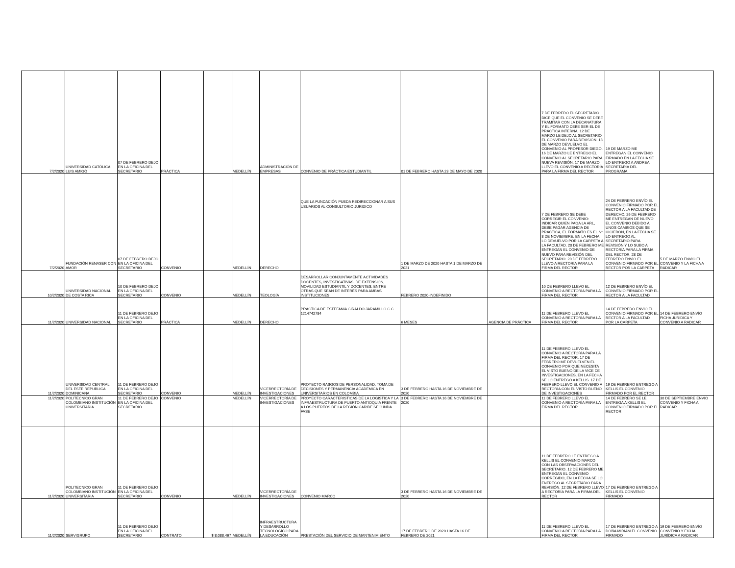| 7/2/2020 | UNIVERSIDAD CATÓLICA LUIS AMIGÓ | 07 DE FEBRERO DEJO EN LA OFICINA DEL SECRETARIO | PRÁCTICA | | MEDELLÍN | ADMINISTRACIÓN DE EMPRESAS | CONVENIO DE PRÁCTICA ESTUDIANTIL | 01 DE FEBRERO HASTA 23 DE MAYO DE 2020 | | 7 DE FEBRERO EL SECRETARIO DICE QUE EL CONVENIO SE DEBE TRAMITAR CON LA DECANATURA Y EL FORMATO DEBE SER EL DE PRÁCTICA INTERNA. 12 DE MARZO LE DEJO AL SECRETARIO EL CONVENIO PARA REVISIÓN. 13 DE MARZO DEVUELVO EL CONVENIO AL PROFESOR DIEGO. 16 DE MARZO LE ENTREGO EL CONVENIO AL SECRETARIO PARA NUEVA REVISIÓN. 17 DE MARZO LLEVO EL CONVENIO A RECTORÍA PARA LA FIRMA DEL RECTOR | 19 DE MARZO ME ENTREGAN EL CONVENIO FIRMADO EN LA FECHA SE LO ENTREGO A ANDREA SECRETARÍA DEL PROGRAMA | |
| 7/2/2020 | FUNDACIÓN RENASER CON AMOR | 07 DE FEBRERO DEJO EN LA OFICINA DEL SECRETARIO | CONVENIO | | MEDELLÍN | DERECHO | QUE LA FUNDACIÓN PUEDA REDIRECCIONAR A SUS USUARIOS AL CONSULTORIO JURIDICO | 1 DE MARZO DE 2020 HASTA 1 DE MARZO DE 2021 | | 7 DE FEBRERO SE DEBE CORREGIR EL CONVENIO: INDICAR QUIEN PAGA LA ARL, DEBE PAGAR AGENCIA DE PRÁCTICA, EL FORMATO ES EL N° 8 DE NOVIEMBRE, EN LA FECHA LO DEVUELVO POR LA CARPETA A LA FACULTAD. 20 DE FEBRERO ME ENTREGAN EL CONVENIO DE NUEVO PARA REVISIÓN DEL SECRETARIO. 20 DE FEBRERO LLEVO A RECTORÍA PARA LA FIRMA DEL RECTOR | 24 DE FEBRERO ENVÍO EL CONVENIO FIRMADO POR EL RECTOR A LA FACULTAD DE DERECHO. 26 DE FEBRERO ME ENTREGAN DE NUEVO EL CONVENIO DEBIDO A UNOS CAMBIOS QUE SE HICIERON, EN LA FECHA SE LO ENTREGO AL SECRETARIO PARA REVISIÓN Y LO SUBO A RECTORÍA PARA LA FIRMA DEL RECTOR. 28 DE FEBRERO ENVÍO EL CONVENIO FIRMADO POR EL RECTOR POR LA CARPETA | 5 DE MARZO ENVÍO EL CONVENIO Y LA FICHA A RADICAR |
| 10/2/2020 | UNIVERSIDAD NACIONAL DE COSTA RICA | 10 DE FEBRERO DEJO EN LA OFICINA DEL SECRETARIO | CONVENIO | | MEDELLÍN | TEOLOGÍA | DESARROLLAR CONJUNTAMENTE ACTIVIDADES DOCENTES, INVESTIGATIVAS, DE EXTENSIÓN, MOVILIDAD ESTUDIANTIL Y DOCENTES, ENTRE OTRAS QUE SEAN DE INTERÉS PARA AMBAS INSTITUCIONES | FEBRERO 2020-INDEFINIDO | | 10 DE FEBRERO LLEVO EL CONVENIO A RECTORÍA PARA LA FIRMA DEL RECTOR | 12 DE FEBRERO ENVÍO EL CONVENIO FIRMADO POR EL RECTOR A LA FACULTAD | |
| 11/2/2020 | UNIVERSIDAD NACIONAL | 11 DE FEBRERO DEJO EN LA OFICINA DEL SECRETARIO | PRÁCTICA | | MEDELLÍN | DERECHO | PRÁCTICA DE ESTEFANIA GIRALDO JARAMILLO C.C 1214742784 | 6 MESES | AGENCIA DE PRÁCTICA | 11 DE FEBRERO LLEVO EL CONVENIO A RECTORÍA PARA LA FIRMA DEL RECTOR | 14 DE FEBRERO ENVÍO EL CONVENIO FIRMADO POR EL RECTOR A LA FACULTAD POR LA CARPETA | 14 DE FEBRERO ENVÍO FICHA JURIDICA Y CONVENIO A RADICAR |
| 11/2/2020 | UNIVERSIDAD CENTRAL DEL ESTE REPUBLICA DOMINICANA | 11 DE FEBRERO DEJO EN LA OFICINA DEL SECRETARIO | CONVENIO | | MEDELLÍN | VICERRECTORÍA DE INVESTIGACIONES | PROYECTO RASGOS DE PERSONALIDAD, TOMA DE DECISIONES Y PERMANENCIA ACADÉMICA EN UNIVERSITARIOS EN COLOMBIA | 3 DE FEBRERO HASTA 16 DE NOVIEMBRE DE 2020 | | 11 DE FEBRERO LLEVO EL CONVENIO A RECTORÍA PARA LA FIRMA DEL RECTOR. 17 DE FEBRERO ME DEVUELVEN EL CONVENIO POR QUE NECESITA EL VISTO BUENO DE LA VICE DE INVESTIGACIONES, EN LA FECHA SE LO ENTREGO A KELLIS. 17 DE FEBRERO LLEVO EL CONVENIO A RECTORÍA CON EL VISTO BUENO DE INVESTIGACIONES | 19 DE FEBRERO ENTREGO A KELLIS EL CONVENIO FIRMADO POR EL RECTOR | |
| 11/2/2020 | POLITECNICO GRAN COLOMBIANO INSTITUCIÓN UNIVERSITARIA | 11 DE FEBRERO DEJO EN LA OFICINA DEL SECRETARIO | CONVENIO | | MEDELLÍN | VICERRECTORÍA DE INVESTIGACIONES | PROYECTO CARACTERISTICAS DE LA LOGISTICA Y LA INFRAESTRUCTURA DE PUERTO ANTIOQUIA FRENTE A LOS PUERTOS DE LA REGIÓN CARIBE SEGUNDA FASE | 3 DE FEBRERO HASTA 16 DE NOVIEMBRE DE 2020 | | 11 DE FEBRERO LLEVO EL CONVENIO A RECTORÍA PARA LA FIRMA DEL RECTOR | 14 DE FEBRERO SE LE ENTREGA A KELLIS EL CONVENIO FIRMADO POR EL RECTOR | 30 DE SEPTIEMBRE ENVIO CONVENIO Y FICHA A RADICAR |
| 11/2/2020 | POLITECNICO GRAN COLOMBIANO INSTITUCIÓN UNIVERSITARIA | 11 DE FEBRERO DEJO EN LA OFICINA DEL SECRETARIO | CONVENIO | | MEDELLÍN | VICERRECTORÍA DE INVESTIGACIONES | CONVENIO MARCO | 3 DE FEBRERO HASTA 16 DE NOVIEMBRE DE 2020 | | 11 DE FEBRERO LE ENTREGO A KELLIS EL CONVENIO MARCO CON LAS OBSERVACIONES DEL SECRETARIO. 12 DE FEBRERO ME ENTREGAN EL CONVENIO CORREGIDO, EN LA FECHA SE LO ENTREGO AL SECRETARIO PARA REVISIÓN. 12 DE FEBRERO LLEVO A RECTORÍA PARA LA FIRMA DEL RECTOR | 17 DE FEBRERO ENTREGO A KELLIS EL CONVENIO FIRMADO | |
| 11/2/2020 | SERVIGRUPO | 11 DE FEBRERO DEJO EN LA OFICINA DEL SECRETARIO | CONTRATO | $ 8.088.467 | MEDELLÍN | INFRAESTRUCTURA Y DESARROLLO TECNOLOGÍCO PARA LA EDUCACIÓN | PRESTACIÓN DEL SERVICIO DE MANTENIMIENTO | 17 DE FEBRERO DE 2020 HASTA 16 DE FEBRERO DE 2021 | | 11 DE FEBRERO LLEVO EL CONVENIO A RECTORÍA PARA LA FIRMA DEL RECTOR | 17 DE FEBRERO ENTREGO A DOÑA MIRIAM EL CONVENIO FIRMADO | 19 DE FEBRERO ENVÍO CONVENIO Y FICHA JURÍDICA A RADICAR |